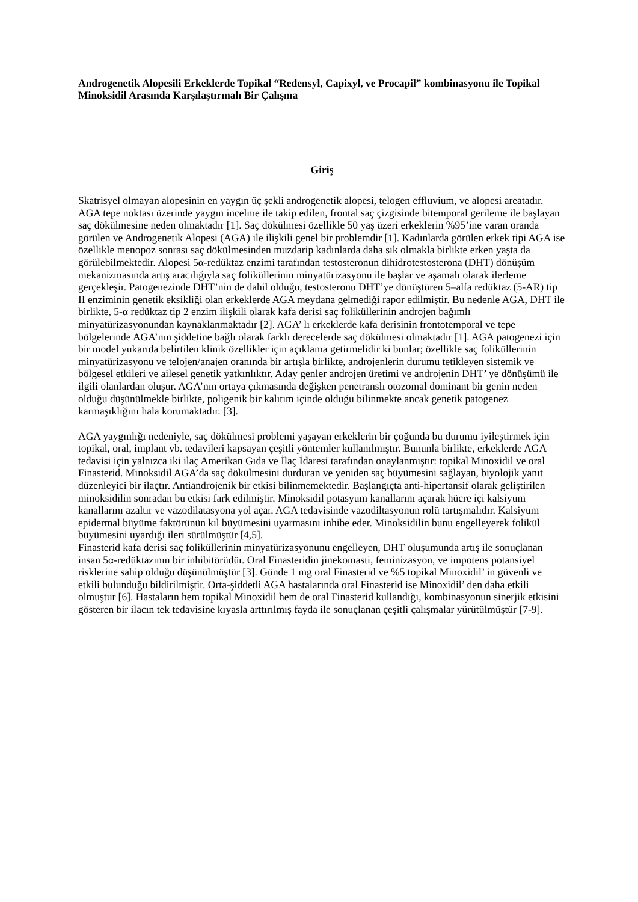Androgenetik Alopesili Erkeklerde Topikal “Redensyl, Capixyl, ve Procapil” kombinasyonu ile Topikal Minoksidil Arasında Karşılaştırmalı Bir Çalışma
Giriş
Skatrisyel olmayan alopesinin en yaygın üç şekli androgenetik alopesi, telogen effluvium, ve alopesi areatadır. AGA tepe noktası üzerinde yaygın incelme ile takip edilen, frontal saç çizgisinde bitemporal gerileme ile başlayan saç dökülmesine neden olmaktadır [1]. Saç dökülmesi özellikle 50 yaş üzeri erkeklerin %95’ine varan oranda görülen ve Androgenetik Alopesi (AGA) ile ilişkili genel bir problemdir [1]. Kadınlarda görülen erkek tipi AGA ise özellikle menopoz sonrası saç dökülmesinden muzdarip kadınlarda daha sık olmakla birlikte erken yaşta da görülebilmektedir. Alopesi 5α-redüktaz enzimi tarafından testosteronun dihidrotestosterona (DHT) dönüşüm mekanizmasında artış aracılığıyla saç foliküllerinin minyatürizasyonu ile başlar ve aşamalı olarak ilerleme gerçekleşir. Patogenezinde DHT’nin de dahil olduğu, testosteronu DHT’ye dönüştüren 5–alfa redüktaz (5-AR) tip II enziminin genetik eksikliği olan erkeklerde AGA meydana gelmediği rapor edilmiştir. Bu nedenle AGA, DHT ile birlikte, 5-α redüktaz tip 2 enzim ilişkili olarak kafa derisi saç foliküllerinin androjen bağımlı minyatürizasyonundan kaynaklanmaktadır [2]. AGA’ lı erkeklerde kafa derisinin frontotemporal ve tepe bölgelerinde AGA’nın şiddetine bağlı olarak farklı derecelerde saç dökülmesi olmaktadır [1]. AGA patogenezi için bir model yukarıda belirtilen klinik özellikler için açıklama getirmelidir ki bunlar; özellikle saç foliküllerinin minyatürizasyonu ve telojen/anajen oranında bir artışla birlikte, androjenlerin durumu tetikleyen sistemik ve bölgesel etkileri ve ailesel genetik yatkınlıktır. Aday genler androjen üretimi ve androjenin DHT’ ye dönüşümü ile ilgili olanlardan oluşur. AGA’nın ortaya çıkmasında değişken penetranslı otozomal dominant bir genin neden olduğu düşünülmekle birlikte, poligenik bir kalıtım içinde olduğu bilinmekte ancak genetik patogenez karmaşıklığını hala korumaktadır. [3].
AGA yaygınlığı nedeniyle, saç dökülmesi problemi yaşayan erkeklerin bir çoğunda bu durumu iyileştirmek için topikal, oral, implant vb. tedavileri kapsayan çeşitli yöntemler kullanılmıştır. Bununla birlikte, erkeklerde AGA tedavisi için yalnızca iki ilaç Amerikan Gıda ve İlaç İdaresi tarafından onaylanmıştır: topikal Minoxidil ve oral Finasterid. Minoksidil AGA’da saç dökülmesini durduran ve yeniden saç büyümesini sağlayan, biyolojik yanıt düzenleyici bir ilaçtır. Antiandrojenik bir etkisi bilinmemektedir. Başlangıçta anti-hipertansif olarak geliştirilen minoksidilin sonradan bu etkisi fark edilmiştir. Minoksidil potasyum kanallarını açarak hücre içi kalsiyum kanallarını azaltır ve vazodilatasyona yol açar. AGA tedavisinde vazodiltasyonun rolü tartışmalıdır. Kalsiyum epidermal büyüme faktörünün kıl büyümesini uyarmasını inhibe eder. Minoksidilin bunu engelleyerek folikül büyümesini uyardığı ileri sürülmüştür [4,5].
Finasterid kafa derisi saç foliküllerinin minyatürizasyonunu engelleyen, DHT oluşumunda artış ile sonuçlanan insan 5α-redüktazının bir inhibitörüdür. Oral Finasteridin jinekomasti, feminizasyon, ve impotens potansiyel risklerine sahip olduğu düşünülmüştür [3]. Günde 1 mg oral Finasterid ve %5 topikal Minoxidil’ in güvenli ve etkili bulunduğu bildirilmiştir. Orta-şiddetli AGA hastalarında oral Finasterid ise Minoxidil’ den daha etkili olmuştur [6]. Hastaların hem topikal Minoxidil hem de oral Finasterid kullandığı, kombinasyonun sinerjik etkisini gösteren bir ilacın tek tedavisine kıyasla arttırılmış fayda ile sonuçlanan çeşitli çalışmalar yürütülmüştür [7-9].